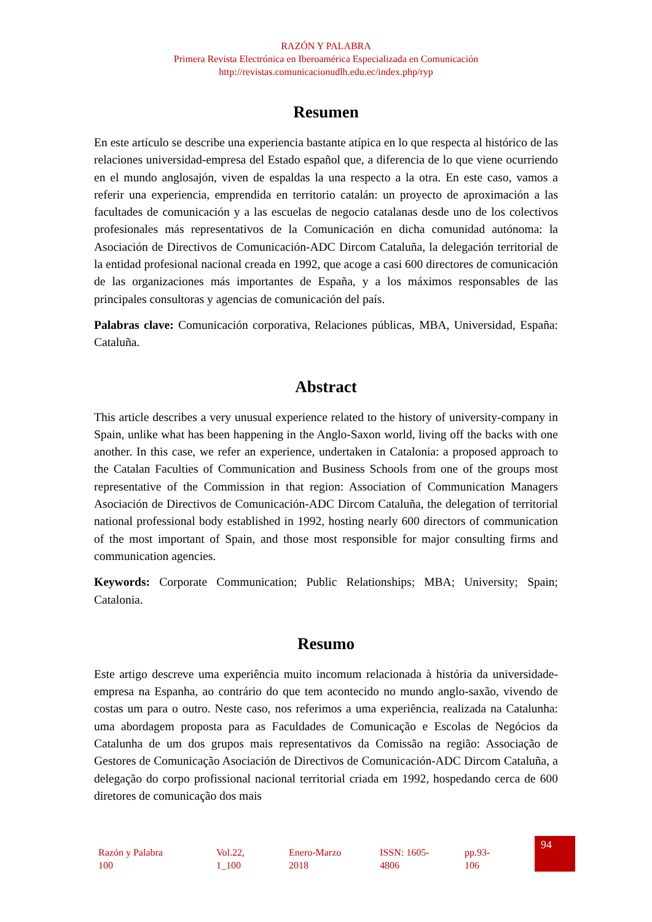RAZÓN Y PALABRA
Primera Revista Electrónica en Iberoamérica Especializada en Comunicación
http://revistas.comunicacionudlh.edu.ec/index.php/ryp
Resumen
En este artículo se describe una experiencia bastante atípica en lo que respecta al histórico de las relaciones universidad-empresa del Estado español que, a diferencia de lo que viene ocurriendo en el mundo anglosajón, viven de espaldas la una respecto a la otra. En este caso, vamos a referir una experiencia, emprendida en territorio catalán: un proyecto de aproximación a las facultades de comunicación y a las escuelas de negocio catalanas desde uno de los colectivos profesionales más representativos de la Comunicación en dicha comunidad autónoma: la Asociación de Directivos de Comunicación-ADC Dircom Cataluña, la delegación territorial de la entidad profesional nacional creada en 1992, que acoge a casi 600 directores de comunicación de las organizaciones más importantes de España, y a los máximos responsables de las principales consultoras y agencias de comunicación del país.
Palabras clave: Comunicación corporativa, Relaciones públicas, MBA, Universidad, España: Cataluña.
Abstract
This article describes a very unusual experience related to the history of university-company in Spain, unlike what has been happening in the Anglo-Saxon world, living off the backs with one another. In this case, we refer an experience, undertaken in Catalonia: a proposed approach to the Catalan Faculties of Communication and Business Schools from one of the groups most representative of the Commission in that region: Association of Communication Managers Asociación de Directivos de Comunicación-ADC Dircom Cataluña, the delegation of territorial national professional body established in 1992, hosting nearly 600 directors of communication of the most important of Spain, and those most responsible for major consulting firms and communication agencies.
Keywords: Corporate Communication; Public Relationships; MBA; University; Spain; Catalonia.
Resumo
Este artigo descreve uma experiência muito incomum relacionada à história da universidade-empresa na Espanha, ao contrário do que tem acontecido no mundo anglo-saxão, vivendo de costas um para o outro. Neste caso, nos referimos a uma experiência, realizada na Catalunha: uma abordagem proposta para as Faculdades de Comunicação e Escolas de Negócios da Catalunha de um dos grupos mais representativos da Comissão na região: Associação de Gestores de Comunicação Asociación de Directivos de Comunicación-ADC Dircom Cataluña, a delegação do corpo profissional nacional territorial criada em 1992, hospedando cerca de 600 diretores de comunicação dos mais
| Razón y Palabra 100 | Vol.22, 1_100 | Enero-Marzo 2018 | ISSN: 1605- 4806 | pp.93- 106 | 94 |